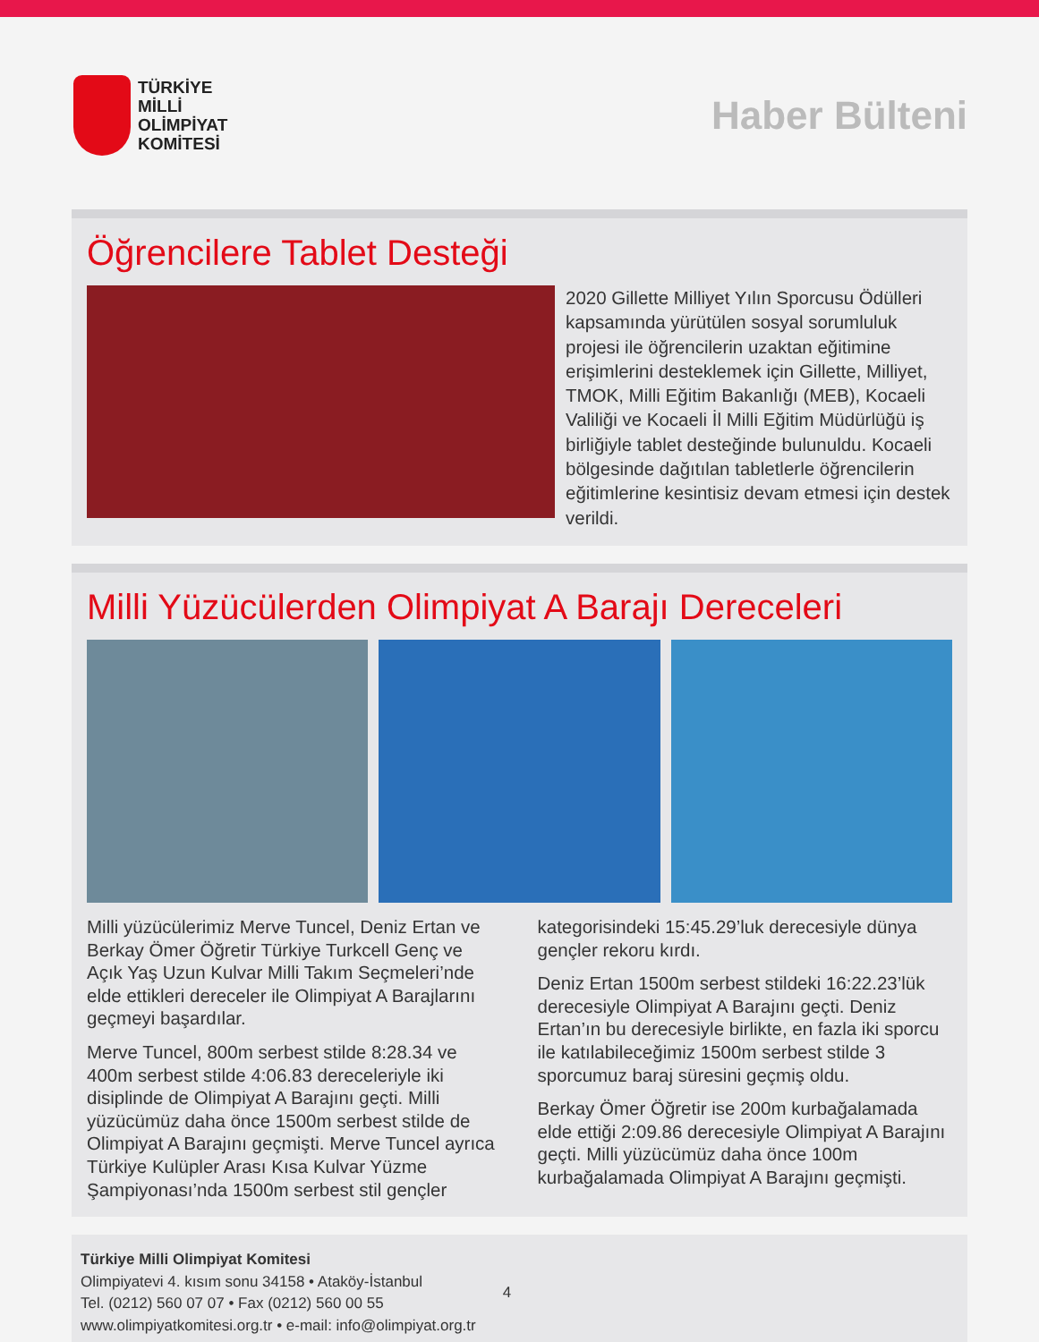TÜRKİYE
MİLLİ
OLİMPİYAT
KOMİTESİ
Haber Bülteni
Öğrencilere Tablet Desteği
2020 Gillette Milliyet Yılın Sporcusu Ödülleri kapsamında yürütülen sosyal sorumluluk projesi ile öğrencilerin uzaktan eğitimine erişimlerini desteklemek için Gillette, Milliyet, TMOK, Milli Eğitim Bakanlığı (MEB), Kocaeli Valiliği ve Kocaeli İl Milli Eğitim Müdürlüğü iş birliğiyle tablet desteğinde bulunuldu. Kocaeli bölgesinde dağıtılan tabletlerle öğrencilerin eğitimlerine kesintisiz devam etmesi için destek verildi.
Milli Yüzücülerden Olimpiyat A Barajı Dereceleri
Milli yüzücülerimiz Merve Tuncel, Deniz Ertan ve Berkay Ömer Öğretir Türkiye Turkcell Genç ve Açık Yaş Uzun Kulvar Milli Takım Seçmeleri’nde elde ettikleri dereceler ile Olimpiyat A Barajlarını geçmeyi başardılar.
Merve Tuncel, 800m serbest stilde 8:28.34 ve 400m serbest stilde 4:06.83 dereceleriyle iki disiplinde de Olimpiyat A Barajını geçti. Milli yüzücümüz daha önce 1500m serbest stilde de Olimpiyat A Barajını geçmişti. Merve Tuncel ayrıca Türkiye Kulüpler Arası Kısa Kulvar Yüzme Şampiyonası’nda 1500m serbest stil gençler kategorisindeki 15:45.29’luk derecesiyle dünya gençler rekoru kırdı.
Deniz Ertan 1500m serbest stildeki 16:22.23’lük derecesiyle Olimpiyat A Barajını geçti. Deniz Ertan’ın bu derecesiyle birlikte, en fazla iki sporcu ile katılabileceğimiz 1500m serbest stilde 3 sporcumuz baraj süresini geçmiş oldu.
Berkay Ömer Öğretir ise 200m kurbağalamada elde ettiği 2:09.86 derecesiyle Olimpiyat A Barajını geçti. Milli yüzücümüz daha önce 100m kurbağalamada Olimpiyat A Barajını geçmişti.
Türkiye Milli Olimpiyat Komitesi
Olimpiyatevi 4. kısım sonu 34158 • Ataköy-İstanbul
Tel. (0212) 560 07 07 • Fax (0212) 560 00 55
www.olimpiyatkomitesi.org.tr • e-mail: info@olimpiyat.org.tr
4